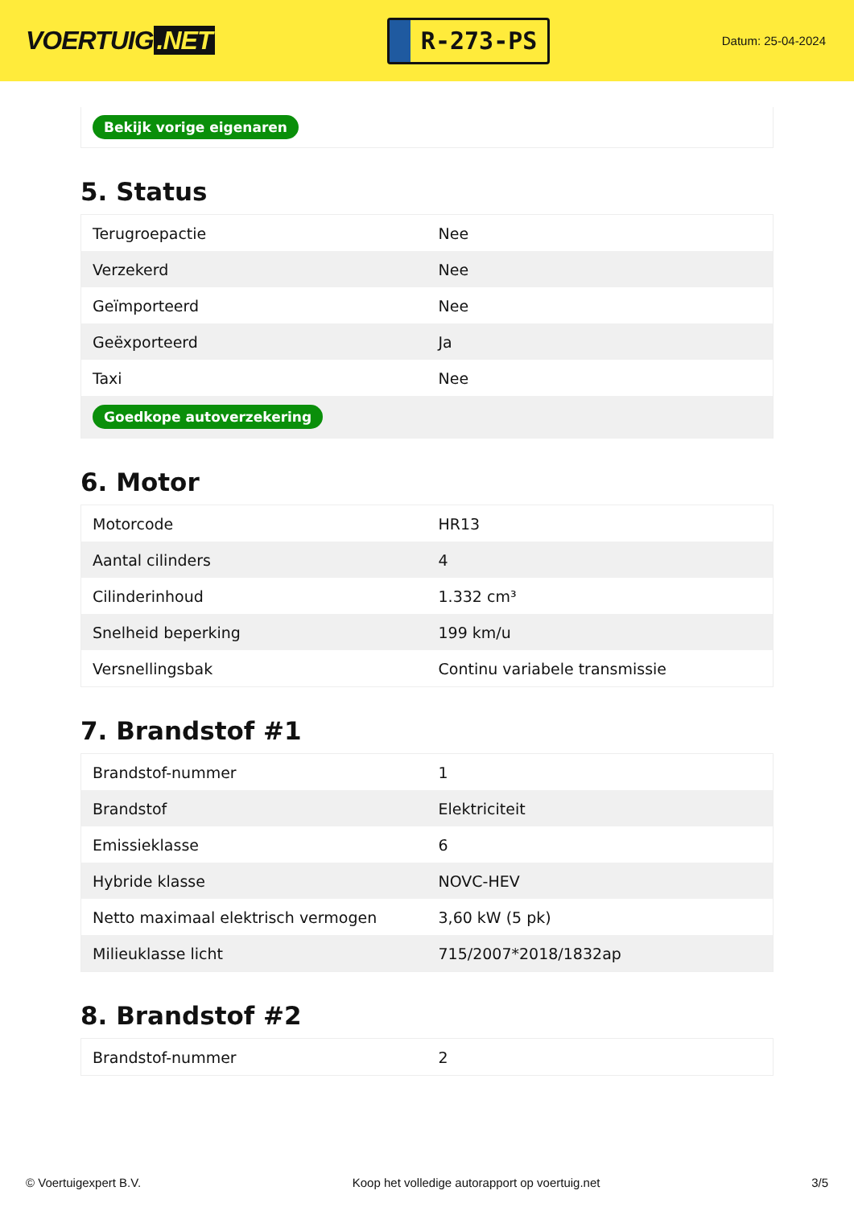VOERTUIG.NET
R-273-PS
Datum: 25-04-2024
Bekijk vorige eigenaren
5. Status
| Terugroepactie | Nee |
| Verzekerd | Nee |
| Geïmporteerd | Nee |
| Geëxporteerd | Ja |
| Taxi | Nee |
| Goedkope autoverzekering | |
6. Motor
| Motorcode | HR13 |
| Aantal cilinders | 4 |
| Cilinderinhoud | 1.332 cm³ |
| Snelheid beperking | 199 km/u |
| Versnellingsbak | Continu variabele transmissie |
7. Brandstof #1
| Brandstof-nummer | 1 |
| Brandstof | Elektriciteit |
| Emissieklasse | 6 |
| Hybride klasse | NOVC-HEV |
| Netto maximaal elektrisch vermogen | 3,60 kW (5 pk) |
| Milieuklasse licht | 715/2007*2018/1832ap |
8. Brandstof #2
| Brandstof-nummer | 2 |
© Voertuigexpert B.V. Koop het volledige autorapport op voertuig.net 3/5